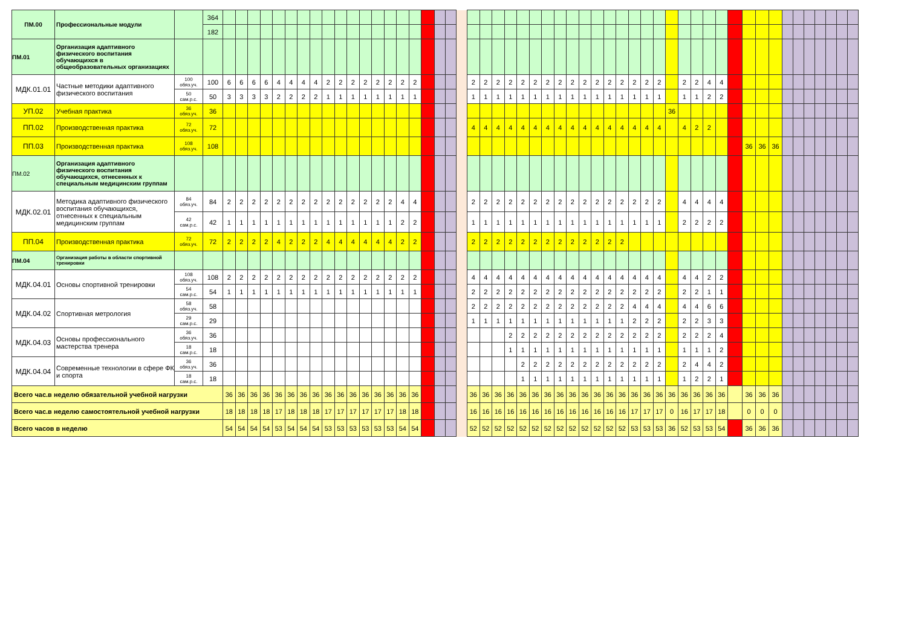| ПМ.00 | Профессиональные модули | | 364 | | | | | | | | | | | | | | | | | | | | | | | | | | | | | | | | | | | | | | | | | | | | | | | | | | | | |
| | | | 182 | | | | | | | | | | | | | | | | | | | | | | | | | | | | | | | | | | | | | | | | | | | | | | | | | | | | |
| ПМ.01 | Организация адаптивного физического воспитания обучающихся в общеобразовательных организациях | | | | | | | | | | | | | | | | | | | | | | | | | | | | | | | | | | | | | | | | | | | | | | | | | | | | | | |
| МДК.01.01 | Частные методики адаптивного физического воспитания | 100 обяз.уч. | 100 | 6 | 6 | 6 | 6 | 4 | 4 | 4 | 4 | 2 | 2 | 2 | 2 | 2 | 2 | 2 | 2 | | | | | 2 | 2 | 2 | 2 | 2 | 2 | 2 | 2 | 2 | 2 | 2 | 2 | 2 | 2 | 2 | 2 | | 2 | 2 | 4 | 4 | | | | | | | | | | | |
| | | 50 сам.р.с. | 50 | 3 | 3 | 3 | 3 | 2 | 2 | 2 | 2 | 1 | 1 | 1 | 1 | 1 | 1 | 1 | 1 | | | | | 1 | 1 | 1 | 1 | 1 | 1 | 1 | 1 | 1 | 1 | 1 | 1 | 1 | 1 | 1 | 1 | | 1 | 1 | 2 | 2 | | | | | | | | | | | |
| УП.02 | Учебная практика | 36 обяз.уч. | 36 | | | | | | | | | | | | | | | | | | | | | | | | | | | | | | | | | | | | | 36 | | | | | | | | | | | | | | | |
| ПП.02 | Производственная практика | 72 обяз.уч. | 72 | | | | | | | | | | | | | | | | | | | | | 4 | 4 | 4 | 4 | 4 | 4 | 4 | 4 | 4 | 4 | 4 | 4 | 4 | 4 | 4 | 4 | | 4 | 2 | 2 | | | | | | | | | | | | |
| ПП.03 | Производственная практика | 108 обяз.уч. | 108 | | | | | | | | | | | | | | | | | | | | | | | | | | | | | | | | | | | | | | | | | | | 36 | 36 | 36 | | | | | | | |
| ПМ.02 | Организация адаптивного физического воспитания обучающихся, отнесенных к специальным медицинским группам | | | | | | | | | | | | | | | | | | | | | | | | | | | | | | | | | | | | | | | | | | | | | | | | | | | | | | |
| МДК.02.01 | Методика адаптивного физического воспитания обучающихся, отнесенных к специальным медицинским группам | 84 обяз.уч. | 84 | 2 | 2 | 2 | 2 | 2 | 2 | 2 | 2 | 2 | 2 | 2 | 2 | 2 | 2 | 4 | 4 | | | | | 2 | 2 | 2 | 2 | 2 | 2 | 2 | 2 | 2 | 2 | 2 | 2 | 2 | 2 | 2 | 2 | | 4 | 4 | 4 | 4 | | | | | | | | | | | |
| | | 42 сам.р.с. | 42 | 1 | 1 | 1 | 1 | 1 | 1 | 1 | 1 | 1 | 1 | 1 | 1 | 1 | 1 | 2 | 2 | | | | | 1 | 1 | 1 | 1 | 1 | 1 | 1 | 1 | 1 | 1 | 1 | 1 | 1 | 1 | 1 | 1 | | 2 | 2 | 2 | 2 | | | | | | | | | | | |
| ПП.04 | Производственная практика | 72 обяз.уч. | 72 | 2 | 2 | 2 | 2 | 4 | 2 | 2 | 2 | 4 | 4 | 4 | 4 | 4 | 4 | 2 | 2 | | | | | 2 | 2 | 2 | 2 | 2 | 2 | 2 | 2 | 2 | 2 | 2 | 2 | 2 | | | | | | | | | | | | | | | | | | | |
| ПМ.04 | Организация работы в области спортивной тренировки | | | | | | | | | | | | | | | | | | | | | | | | | | | | | | | | | | | | | | | | | | | | | | | | | | | | | | |
| МДК.04.01 | Основы спортивной тренировки | 108 обяз.уч. | 108 | 2 | 2 | 2 | 2 | 2 | 2 | 2 | 2 | 2 | 2 | 2 | 2 | 2 | 2 | 2 | 2 | | | | | 4 | 4 | 4 | 4 | 4 | 4 | 4 | 4 | 4 | 4 | 4 | 4 | 4 | 4 | 4 | 4 | | 4 | 4 | 2 | 2 | | | | | | | | | | | |
| | | 54 сам.р.с. | 54 | 1 | 1 | 1 | 1 | 1 | 1 | 1 | 1 | 1 | 1 | 1 | 1 | 1 | 1 | 1 | 1 | | | | | 2 | 2 | 2 | 2 | 2 | 2 | 2 | 2 | 2 | 2 | 2 | 2 | 2 | 2 | 2 | 2 | | 2 | 2 | 1 | 1 | | | | | | | | | | | |
| МДК.04.02 | Спортивная метрология | 58 обяз.уч. | 58 | | | | | | | | | | | | | | | | | | | | | 2 | 2 | 2 | 2 | 2 | 2 | 2 | 2 | 2 | 2 | 2 | 2 | 2 | 4 | 4 | 4 | | 4 | 4 | 6 | 6 | | | | | | | | | | | |
| | | 29 сам.р.с. | 29 | | | | | | | | | | | | | | | | | | | | | 1 | 1 | 1 | 1 | 1 | 1 | 1 | 1 | 1 | 1 | 1 | 1 | 1 | 2 | 2 | 2 | | 2 | 2 | 3 | 3 | | | | | | | | | | | |
| МДК.04.03 | Основы профессионального мастерства тренера | 36 обяз.уч. | 36 | | | | | | | | | | | | | | | | | | | | | | | | 2 | 2 | 2 | 2 | 2 | 2 | 2 | 2 | 2 | 2 | 2 | 2 | 2 | | 2 | 2 | 2 | 4 | | | | | | | | | | | |
| | | 18 сам.р.с. | 18 | | | | | | | | | | | | | | | | | | | | | | | | 1 | 1 | 1 | 1 | 1 | 1 | 1 | 1 | 1 | 1 | 1 | 1 | 1 | | 1 | 1 | 1 | 2 | | | | | | | | | | | |
| МДК.04.04 | Современные технологии в сфере ФК и спорта | 36 обяз.уч. | 36 | | | | | | | | | | | | | | | | | | | | | | | | | 2 | 2 | 2 | 2 | 2 | 2 | 2 | 2 | 2 | 2 | 2 | 2 | | 2 | 4 | 4 | 2 | | | | | | | | | | | |
| | | 18 сам.р.с. | 18 | | | | | | | | | | | | | | | | | | | | | | | | | 1 | 1 | 1 | 1 | 1 | 1 | 1 | 1 | 1 | 1 | 1 | 1 | | 1 | 2 | 2 | 1 | | | | | | | | | | | |
| Всего час.в неделю обязательной учебной нагрузки | | | | 36 | 36 | 36 | 36 | 36 | 36 | 36 | 36 | 36 | 36 | 36 | 36 | 36 | 36 | 36 | 36 | | | | | 36 | 36 | 36 | 36 | 36 | 36 | 36 | 36 | 36 | 36 | 36 | 36 | 36 | 36 | 36 | 36 | 36 | 36 | 36 | 36 | 36 | | 36 | 36 | 36 | | | | | | | |
| Всего час.в неделю самостоятельной учебной нагрузки | | | | 18 | 18 | 18 | 18 | 17 | 18 | 18 | 18 | 17 | 17 | 17 | 17 | 17 | 17 | 18 | 18 | | | | | 16 | 16 | 16 | 16 | 16 | 16 | 16 | 16 | 16 | 16 | 16 | 16 | 16 | 17 | 17 | 17 | 0 | 16 | 17 | 17 | 18 | | 0 | 0 | 0 | | | | | | | |
| Всего часов в неделю | | | | 54 | 54 | 54 | 54 | 53 | 54 | 54 | 54 | 53 | 53 | 53 | 53 | 53 | 53 | 54 | 54 | | | | | 52 | 52 | 52 | 52 | 52 | 52 | 52 | 52 | 52 | 52 | 52 | 52 | 52 | 53 | 53 | 53 | 36 | 52 | 53 | 53 | 54 | | 36 | 36 | 36 | | | | | | | |